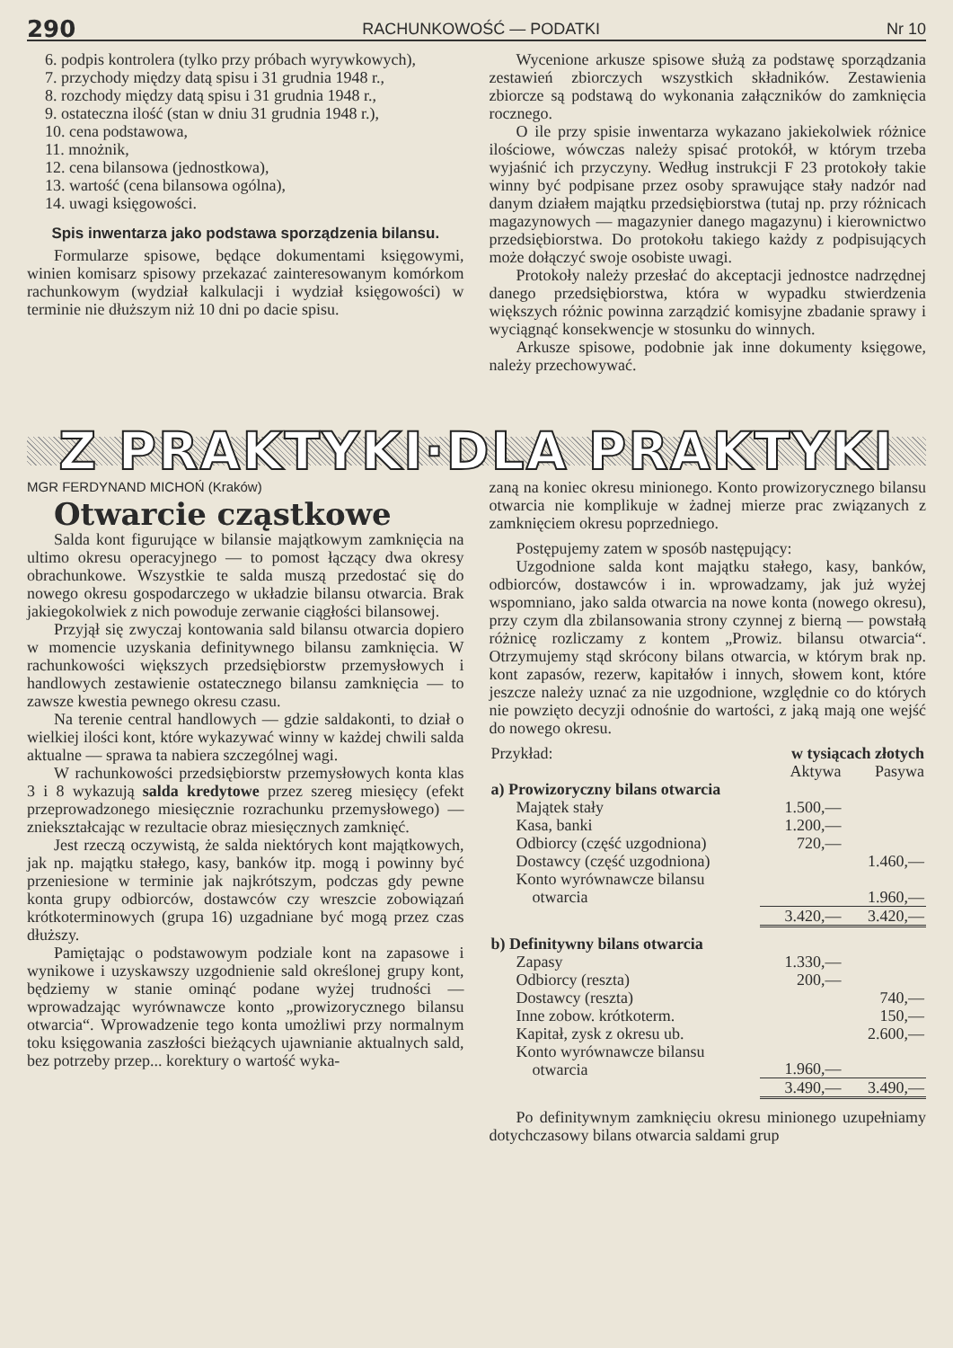290 RACHUNKOWOŚĆ — PODATKI Nr 10
6. podpis kontrolera (tylko przy próbach wyrywkowych),
7. przychody między datą spisu i 31 grudnia 1948 r.,
8. rozchody między datą spisu i 31 grudnia 1948 r.,
9. ostateczna ilość (stan w dniu 31 grudnia 1948 r.),
10. cena podstawowa,
11. mnożnik,
12. cena bilansowa (jednostkowa),
13. wartość (cena bilansowa ogólna),
14. uwagi księgowości.
Spis inwentarza jako podstawa sporządzenia bilansu.
Formularze spisowe, będące dokumentami księgowymi, winien komisarz spisowy przekazać zainteresowanym komórkom rachunkowym (wydział kalkulacji i wydział księgowości) w terminie nie dłuższym niż 10 dni po dacie spisu.
Wycenione arkusze spisowe służą za podstawę sporządzania zestawień zbiorczych wszystkich składników. Zestawienia zbiorcze są podstawą do wykonania załączników do zamknięcia rocznego.
O ile przy spisie inwentarza wykazano jakiekolwiek różnice ilościowe, wówczas należy spisać protokół, w którym trzeba wyjaśnić ich przyczyny. Według instrukcji F 23 protokoły takie winny być podpisane przez osoby sprawujące stały nadzór nad danym działem majątku przedsiębiorstwa (tutaj np. przy różnicach magazynowych — magazynier danego magazynu) i kierownictwo przedsiębiorstwa. Do protokołu takiego każdy z podpisujących może dołączyć swoje osobiste uwagi.
Protokoły należy przesłać do akceptacji jednostce nadrzędnej danego przedsiębiorstwa, która w wypadku stwierdzenia większych różnic powinna zarządzić komisyjne zbadanie sprawy i wyciągnąć konsekwencje w stosunku do winnych.
Arkusze spisowe, podobnie jak inne dokumenty księgowe, należy przechowywać.
Z PRAKTYKI·DLA PRAKTYKI
MGR FERDYNAND MICHOŃ (Kraków)
Otwarcie cząstkowe
Salda kont figurujące w bilansie majątkowym zamknięcia na ultimo okresu operacyjnego — to pomost łączący dwa okresy obrachunkowe. Wszystkie te salda muszą przedostać się do nowego okresu gospodarczego w układzie bilansu otwarcia. Brak jakiegokolwiek z nich powoduje zerwanie ciągłości bilansowej.
Przyjął się zwyczaj kontowania sald bilansu otwarcia dopiero w momencie uzyskania definitywnego bilansu zamknięcia. W rachunkowości większych przedsiębiorstw przemysłowych i handlowych zestawienie ostatecznego bilansu zamknięcia — to zawsze kwestia pewnego okresu czasu.
Na terenie central handlowych — gdzie saldakonti, to dział o wielkiej ilości kont, które wykazywać winny w każdej chwili salda aktualne — sprawa ta nabiera szczególnej wagi.
W rachunkowości przedsiębiorstw przemysłowych konta klas 3 i 8 wykazują salda kredytowe przez szereg miesięcy (efekt przeprowadzonego miesięcznie rozrachunku przemysłowego) — zniekształcając w rezultacie obraz miesięcznych zamknięć.
Jest rzeczą oczywistą, że salda niektórych kont majątkowych, jak np. majątku stałego, kasy, banków itp. mogą i powinny być przeniesione w terminie jak najkrótszym, podczas gdy pewne konta grupy odbiorców, dostawców czy wreszcie zobowiązań krótkoterminowych (grupa 16) uzgadniane być mogą przez czas dłuższy.
Pamiętając o podstawowym podziale kont na zapasowe i wynikowe i uzyskawszy uzgodnienie sald określonej grupy kont, będziemy w stanie ominąć podane wyżej trudności — wprowadzając wyrównawcze konto „prowizorycznego bilansu otwarcia“. Wprowadzenie tego konta umożliwi przy normalnym toku księgowania zaszłości bieżących ujawnianie aktualnych sald, bez potrzeby przep... korektury o wartość wyka-
zaną na koniec okresu minionego. Konto prowizorycznego bilansu otwarcia nie komplikuje w żadnej mierze prac związanych z zamknięciem okresu poprzedniego.
Postępujemy zatem w sposób następujący:
Uzgodnione salda kont majątku stałego, kasy, banków, odbiorców, dostawców i in. wprowadzamy, jak już wyżej wspomniano, jako salda otwarcia na nowe konta (nowego okresu), przy czym dla zbilansowania strony czynnej z bierną — powstałą różnicę rozliczamy z kontem „Prowiz. bilansu otwarcia“. Otrzymujemy stąd skrócony bilans otwarcia, w którym brak np. kont zapasów, rezerw, kapitałów i innych, słowem kont, które jeszcze należy uznać za nie uzgodnione, względnie co do których nie powzięto decyzji odnośnie do wartości, z jaką mają one wejść do nowego okresu.
| Przykład: | w tysiącach złotych | |
| | Aktywa | Pasywa |
| a) Prowizoryczny bilans otwarcia | | |
| Majątek stały | 1.500,— | |
| Kasa, banki | 1.200,— | |
| Odbiorcy (część uzgodniona) | 720,— | |
| Dostawcy (część uzgodniona) | | 1.460,— |
| Konto wyrównawcze bilansu otwarcia | | 1.960,— |
| | 3.420,— | 3.420,— |
| b) Definitywny bilans otwarcia | | |
| Zapasy | 1.330,— | |
| Odbiorcy (reszta) | 200,— | |
| Dostawcy (reszta) | | 740,— |
| Inne zobow. krótkoterm. | | 150,— |
| Kapitał, zysk z okresu ub. | | 2.600,— |
| Konto wyrównawcze bilansu otwarcia | 1.960,— | |
| | 3.490,— | 3.490,— |
Po definitywnym zamknięciu okresu minionego uzupełniamy dotychczasowy bilans otwarcia saldami grup